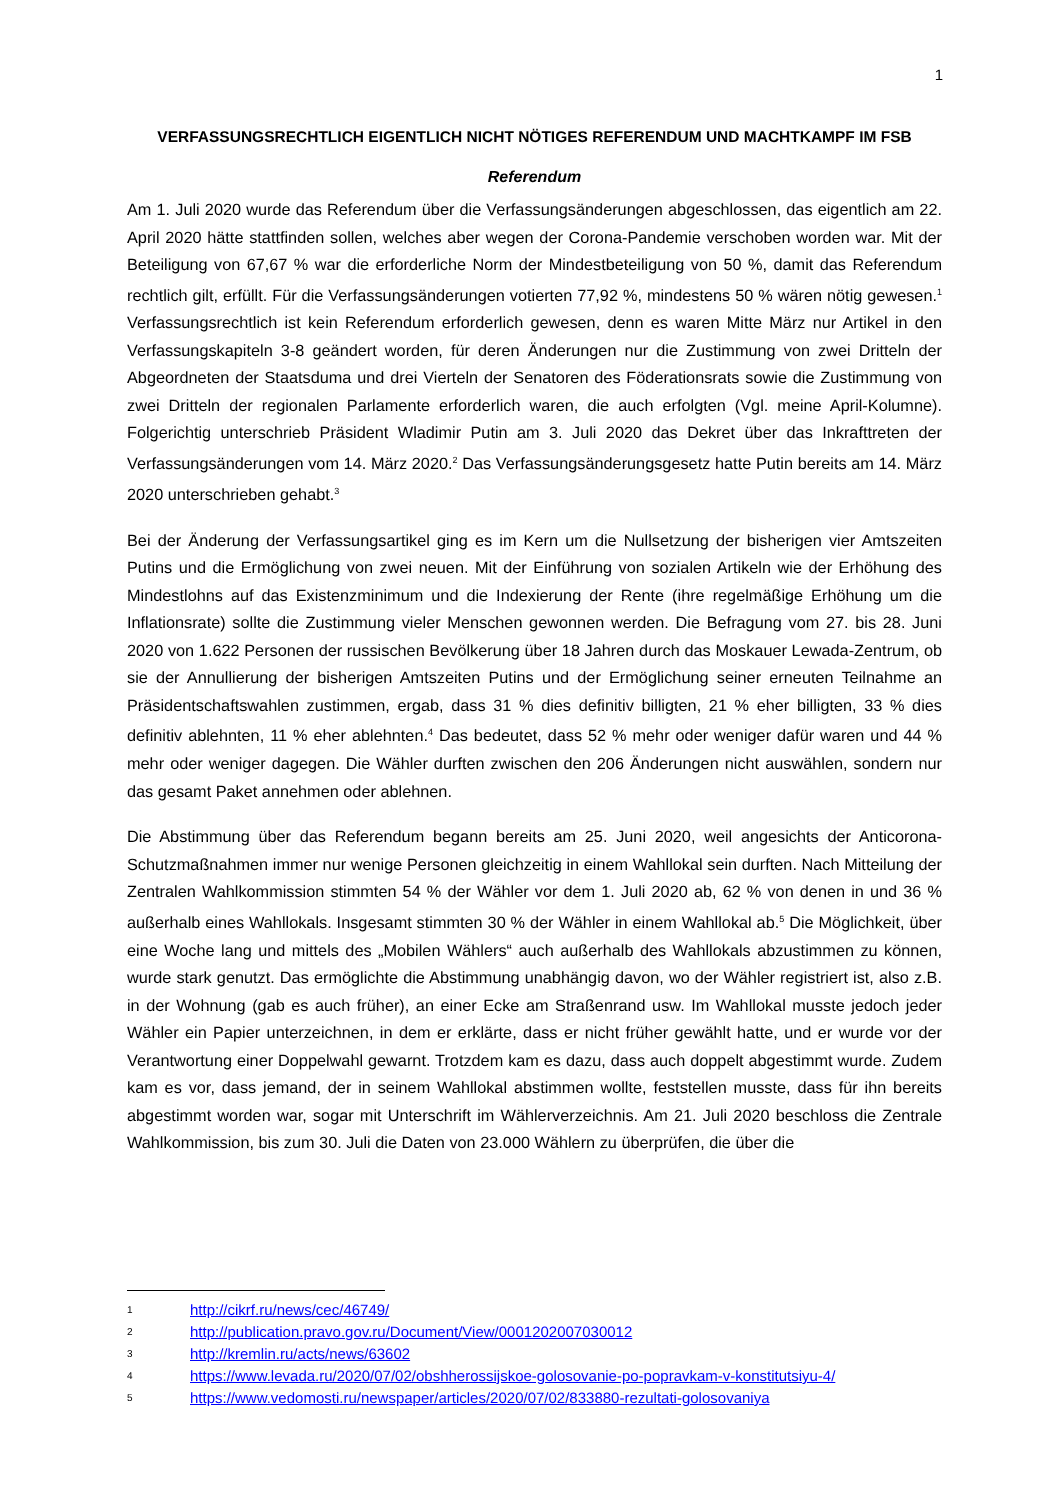1
VERFASSUNGSRECHTLICH EIGENTLICH NICHT NÖTIGES REFERENDUM UND MACHTKAMPF IM FSB
Referendum
Am 1. Juli 2020 wurde das Referendum über die Verfassungsänderungen abgeschlossen, das eigentlich am 22. April 2020 hätte stattfinden sollen, welches aber wegen der Corona-Pandemie verschoben worden war. Mit der Beteiligung von 67,67 % war die erforderliche Norm der Mindestbeteiligung von 50 %, damit das Referendum rechtlich gilt, erfüllt. Für die Verfassungsänderungen votierten 77,92 %, mindestens 50 % wären nötig gewesen.<sup>1</sup> Verfassungsrechtlich ist kein Referendum erforderlich gewesen, denn es waren Mitte März nur Artikel in den Verfassungskapiteln 3-8 geändert worden, für deren Änderungen nur die Zustimmung von zwei Dritteln der Abgeordneten der Staatsduma und drei Vierteln der Senatoren des Föderationsrats sowie die Zustimmung von zwei Dritteln der regionalen Parlamente erforderlich waren, die auch erfolgten (Vgl. meine April-Kolumne). Folgerichtig unterschrieb Präsident Wladimir Putin am 3. Juli 2020 das Dekret über das Inkrafttreten der Verfassungsänderungen vom 14. März 2020.<sup>2</sup> Das Verfassungsänderungsgesetz hatte Putin bereits am 14. März 2020 unterschrieben gehabt.<sup>3</sup>
Bei der Änderung der Verfassungsartikel ging es im Kern um die Nullsetzung der bisherigen vier Amtszeiten Putins und die Ermöglichung von zwei neuen. Mit der Einführung von sozialen Artikeln wie der Erhöhung des Mindestlohns auf das Existenzminimum und die Indexierung der Rente (ihre regelmäßige Erhöhung um die Inflationsrate) sollte die Zustimmung vieler Menschen gewonnen werden. Die Befragung vom 27. bis 28. Juni 2020 von 1.622 Personen der russischen Bevölkerung über 18 Jahren durch das Moskauer Lewada-Zentrum, ob sie der Annullierung der bisherigen Amtszeiten Putins und der Ermöglichung seiner erneuten Teilnahme an Präsidentschaftswahlen zustimmen, ergab, dass 31 % dies definitiv billigten, 21 % eher billigten, 33 % dies definitiv ablehnten, 11 % eher ablehnten.<sup>4</sup> Das bedeutet, dass 52 % mehr oder weniger dafür waren und 44 % mehr oder weniger dagegen. Die Wähler durften zwischen den 206 Änderungen nicht auswählen, sondern nur das gesamt Paket annehmen oder ablehnen.
Die Abstimmung über das Referendum begann bereits am 25. Juni 2020, weil angesichts der Anticorona-Schutzmaßnahmen immer nur wenige Personen gleichzeitig in einem Wahllokal sein durften. Nach Mitteilung der Zentralen Wahlkommission stimmten 54 % der Wähler vor dem 1. Juli 2020 ab, 62 % von denen in und 36 % außerhalb eines Wahllokals. Insgesamt stimmten 30 % der Wähler in einem Wahllokal ab.<sup>5</sup> Die Möglichkeit, über eine Woche lang und mittels des „Mobilen Wählers“ auch außerhalb des Wahllokals abzustimmen zu können, wurde stark genutzt. Das ermöglichte die Abstimmung unabhängig davon, wo der Wähler registriert ist, also z.B. in der Wohnung (gab es auch früher), an einer Ecke am Straßenrand usw. Im Wahllokal musste jedoch jeder Wähler ein Papier unterzeichnen, in dem er erklärte, dass er nicht früher gewählt hatte, und er wurde vor der Verantwortung einer Doppelwahl gewarnt. Trotzdem kam es dazu, dass auch doppelt abgestimmt wurde. Zudem kam es vor, dass jemand, der in seinem Wahllokal abstimmen wollte, feststellen musste, dass für ihn bereits abgestimmt worden war, sogar mit Unterschrift im Wählerverzeichnis. Am 21. Juli 2020 beschloss die Zentrale Wahlkommission, bis zum 30. Juli die Daten von 23.000 Wählern zu überprüfen, die über die
1 http://cikrf.ru/news/cec/46749/
2 http://publication.pravo.gov.ru/Document/View/0001202007030012
3 http://kremlin.ru/acts/news/63602
4 https://www.levada.ru/2020/07/02/obshherossijskoe-golosovanie-po-popravkam-v-konstitutsiyu-4/
5 https://www.vedomosti.ru/newspaper/articles/2020/07/02/833880-rezultati-golosovaniya